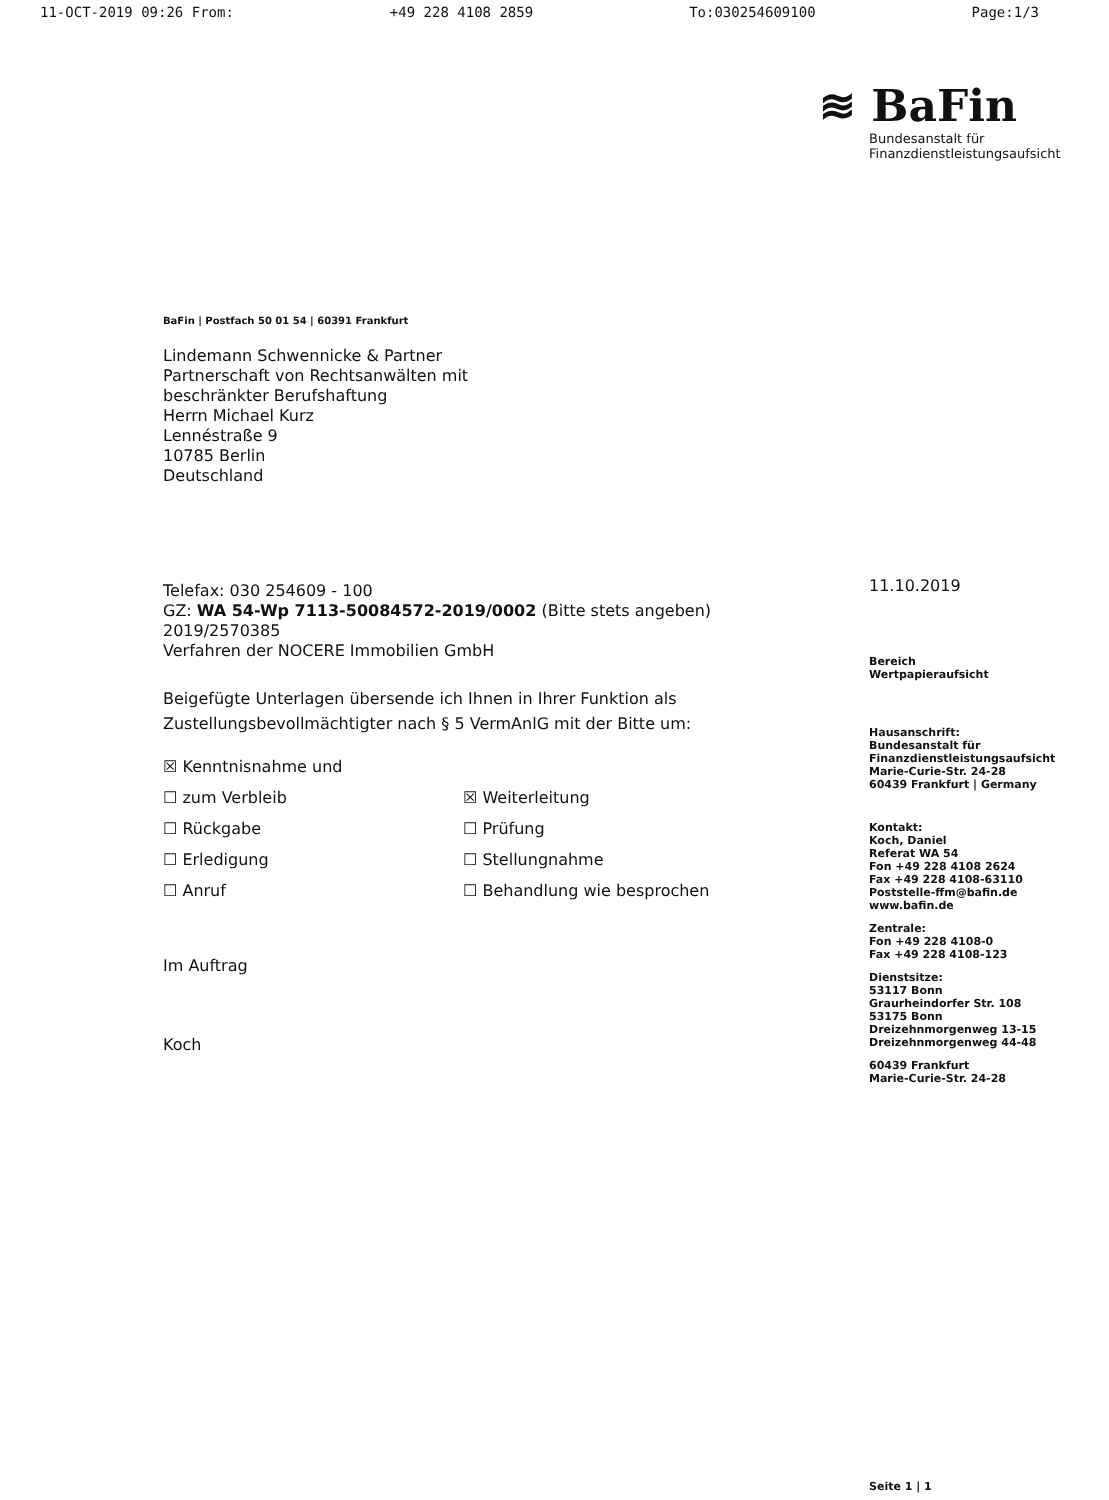11-OCT-2019 09:26 From: +49 228 4108 2859 To:030254609100 Page:1/3
BaFin | Postfach 50 01 54 | 60391 Frankfurt
Lindemann Schwennicke & Partner
Partnerschaft von Rechtsanwälten mit
beschränkter Berufshaftung
Herrn Michael Kurz
Lennéstraße 9
10785 Berlin
Deutschland
Telefax: 030 254609 - 100
GZ: WA 54-Wp 7113-50084572-2019/0002 (Bitte stets angeben)
2019/2570385
Verfahren der NOCERE Immobilien GmbH
Beigefügte Unterlagen übersende ich Ihnen in Ihrer Funktion als Zustellungsbevollmächtigter nach § 5 VermAnlG mit der Bitte um:
☒ Kenntnisnahme und
☐ zum Verbleib
☐ Rückgabe
☐ Erledigung
☐ Anruf
☒ Weiterleitung
☐ Prüfung
☐ Stellungnahme
☐ Behandlung wie besprochen
Im Auftrag
Koch
≋ BaFin
Bundesanstalt für
Finanzdienstleistungsaufsicht
11.10.2019
Bereich
Wertpapieraufsicht
Hausanschrift:
Bundesanstalt für
Finanzdienstleistungsaufsicht
Marie-Curie-Str. 24-28
60439 Frankfurt | Germany
Kontakt:
Koch, Daniel
Referat WA 54
Fon +49 228 4108 2624
Fax +49 228 4108-63110
Poststelle-ffm@bafin.de
www.bafin.de
Zentrale:
Fon +49 228 4108-0
Fax +49 228 4108-123
Dienstsitze:
53117 Bonn
Graurheindorfer Str. 108
53175 Bonn
Dreizehnmorgenweg 13-15
Dreizehnmorgenweg 44-48
60439 Frankfurt
Marie-Curie-Str. 24-28
Seite 1 | 1